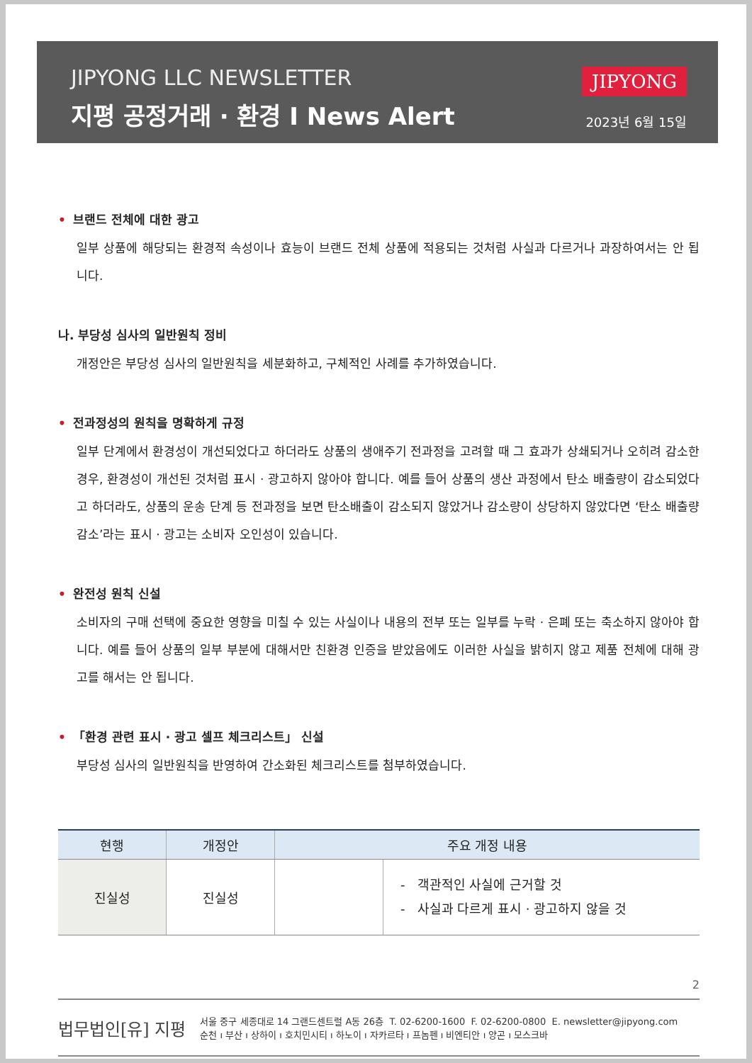JIPYONG LLC NEWSLETTER
지평 공정거래 · 환경 I News Alert
JIPYONG
2023년 6월 15일
• 브랜드 전체에 대한 광고
일부 상품에 해당되는 환경적 속성이나 효능이 브랜드 전체 상품에 적용되는 것처럼 사실과 다르거나 과장하여서는 안 됩니다.
나. 부당성 심사의 일반원칙 정비
개정안은 부당성 심사의 일반원칙을 세분화하고, 구체적인 사례를 추가하였습니다.
• 전과정성의 원칙을 명확하게 규정
일부 단계에서 환경성이 개선되었다고 하더라도 상품의 생애주기 전과정을 고려할 때 그 효과가 상쇄되거나 오히려 감소한 경우, 환경성이 개선된 것처럼 표시 · 광고하지 않아야 합니다. 예를 들어 상품의 생산 과정에서 탄소 배출량이 감소되었다고 하더라도, 상품의 운송 단계 등 전과정을 보면 탄소배출이 감소되지 않았거나 감소량이 상당하지 않았다면 ‘탄소 배출량 감소’라는 표시 · 광고는 소비자 오인성이 있습니다.
• 완전성 원칙 신설
소비자의 구매 선택에 중요한 영향을 미칠 수 있는 사실이나 내용의 전부 또는 일부를 누락 · 은폐 또는 축소하지 않아야 합니다. 예를 들어 상품의 일부 부분에 대해서만 친환경 인증을 받았음에도 이러한 사실을 밝히지 않고 제품 전체에 대해 광고를 해서는 안 됩니다.
• 「환경 관련 표시 · 광고 셀프 체크리스트」 신설
부당성 심사의 일반원칙을 반영하여 간소화된 체크리스트를 첨부하였습니다.
| 현행 | 개정안 | 주요 개정 내용 | |
| --- | --- | --- | --- |
| 진실성 | 진실성 | | - 객관적인 사실에 근거할 것 - 사실과 다르게 표시 · 광고하지 않을 것 |
2
법무법인[유] 지평
서울 중구 세종대로 14 그랜드센트럴 A동 26층 T. 02-6200-1600 F. 02-6200-0800 E. newsletter@jipyong.com
순천 ı 부산 ı 상하이 ı 호치민시티 ı 하노이 ı 자카르타 ı 프놈펜 ı 비엔티안 ı 양곤 ı 모스크바